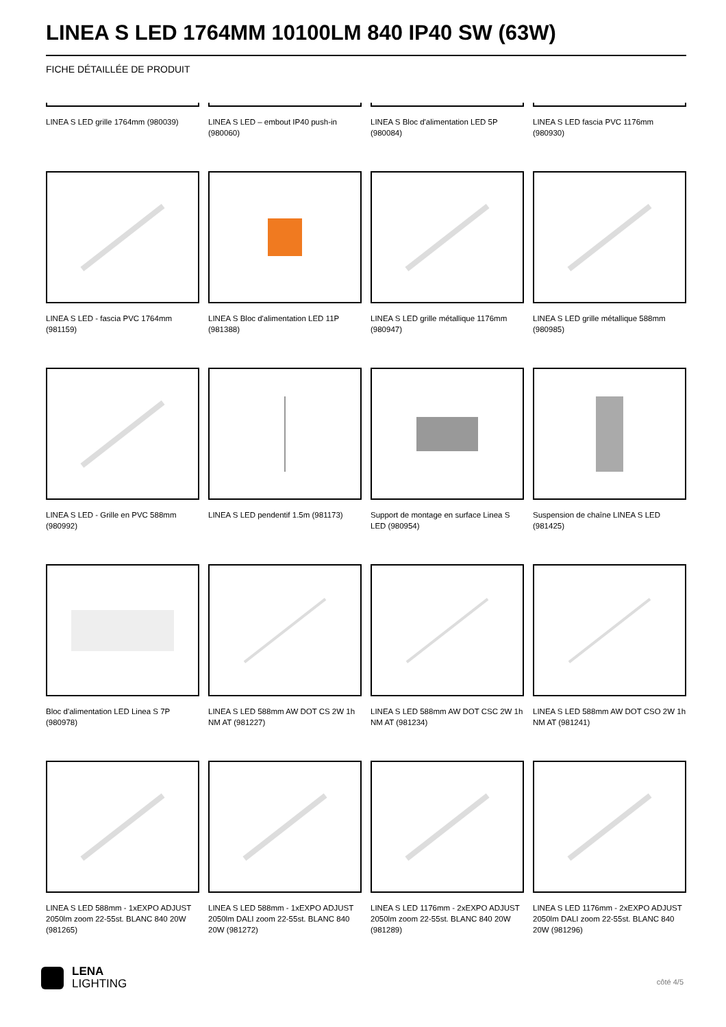LINEA S LED 1764MM 10100LM 840 IP40 SW (63W)
FICHE DÉTAILLÉE DE PRODUIT
LINEA S LED grille 1764mm (980039)
LINEA S LED – embout IP40 push-in (980060)
LINEA S Bloc d'alimentation LED 5P (980084)
LINEA S LED fascia PVC 1176mm (980930)
LINEA S LED - fascia PVC 1764mm (981159)
LINEA S Bloc d'alimentation LED 11P (981388)
LINEA S LED grille métallique 1176mm (980947)
LINEA S LED grille métallique 588mm (980985)
LINEA S LED - Grille en PVC 588mm (980992)
LINEA S LED pendentif 1.5m (981173)
Support de montage en surface Linea S LED (980954)
Suspension de chaîne LINEA S LED (981425)
Bloc d'alimentation LED Linea S 7P (980978)
LINEA S LED 588mm AW DOT CS 2W 1h NM AT (981227)
LINEA S LED 588mm AW DOT CSC 2W 1h NM AT (981234)
LINEA S LED 588mm AW DOT CSO 2W 1h NM AT (981241)
LINEA S LED 588mm - 1xEXPO ADJUST 2050lm zoom 22-55st. BLANC 840 20W (981265)
LINEA S LED 588mm - 1xEXPO ADJUST 2050lm DALI zoom 22-55st. BLANC 840 20W (981272)
LINEA S LED 1176mm - 2xEXPO ADJUST 2050lm zoom 22-55st. BLANC 840 20W (981289)
LINEA S LED 1176mm - 2xEXPO ADJUST 2050lm DALI zoom 22-55st. BLANC 840 20W (981296)
LENA
LIGHTING
côté 4/5